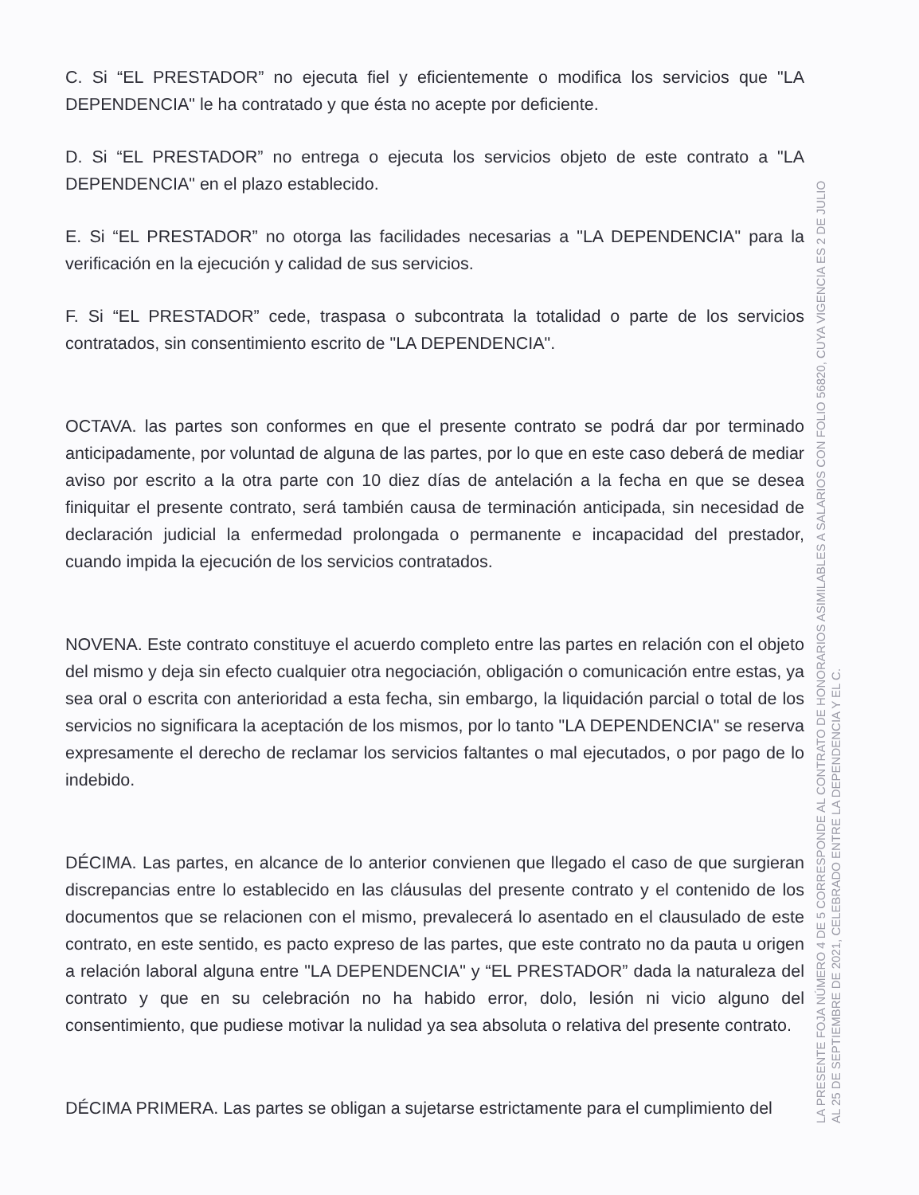C. Si “EL PRESTADOR” no ejecuta fiel y eficientemente o modifica los servicios que "LA DEPENDENCIA" le ha contratado y que ésta no acepte por deficiente.
D. Si “EL PRESTADOR” no entrega o ejecuta los servicios objeto de este contrato a "LA DEPENDENCIA" en el plazo establecido.
E. Si “EL PRESTADOR” no otorga las facilidades necesarias a "LA DEPENDENCIA" para la verificación en la ejecución y calidad de sus servicios.
F. Si “EL PRESTADOR” cede, traspasa o subcontrata la totalidad o parte de los servicios contratados, sin consentimiento escrito de "LA DEPENDENCIA".
OCTAVA. las partes son conformes en que el presente contrato se podrá dar por terminado anticipadamente, por voluntad de alguna de las partes, por lo que en este caso deberá de mediar aviso por escrito a la otra parte con 10 diez días de antelación a la fecha en que se desea finiquitar el presente contrato, será también causa de terminación anticipada, sin necesidad de declaración judicial la enfermedad prolongada o permanente e incapacidad del prestador, cuando impida la ejecución de los servicios contratados.
NOVENA. Este contrato constituye el acuerdo completo entre las partes en relación con el objeto del mismo y deja sin efecto cualquier otra negociación, obligación o comunicación entre estas, ya sea oral o escrita con anterioridad a esta fecha, sin embargo, la liquidación parcial o total de los servicios no significara la aceptación de los mismos, por lo tanto "LA DEPENDENCIA" se reserva expresamente el derecho de reclamar los servicios faltantes o mal ejecutados, o por pago de lo indebido.
DÉCIMA. Las partes, en alcance de lo anterior convienen que llegado el caso de que surgieran discrepancias entre lo establecido en las cláusulas del presente contrato y el contenido de los documentos que se relacionen con el mismo, prevalecerá lo asentado en el clausulado de este contrato, en este sentido, es pacto expreso de las partes, que este contrato no da pauta u origen a relación laboral alguna entre "LA DEPENDENCIA" y “EL PRESTADOR” dada la naturaleza del contrato y que en su celebración no ha habido error, dolo, lesión ni vicio alguno del consentimiento, que pudiese motivar la nulidad ya sea absoluta o relativa del presente contrato.
DÉCIMA PRIMERA. Las partes se obligan a sujetarse estrictamente para el cumplimiento del
LA PRESENTE FOJA NÚMERO 4 DE 5 CORRESPONDE AL CONTRATO DE HONORARIOS ASIMILABLES A SALARIOS CON FOLIO 56820, CUYA VIGENCIA ES 2 DE JULIO AL 25 DE SEPTIEMBRE DE 2021, CELEBRADO ENTRE LA DEPENDENCIA Y EL C.